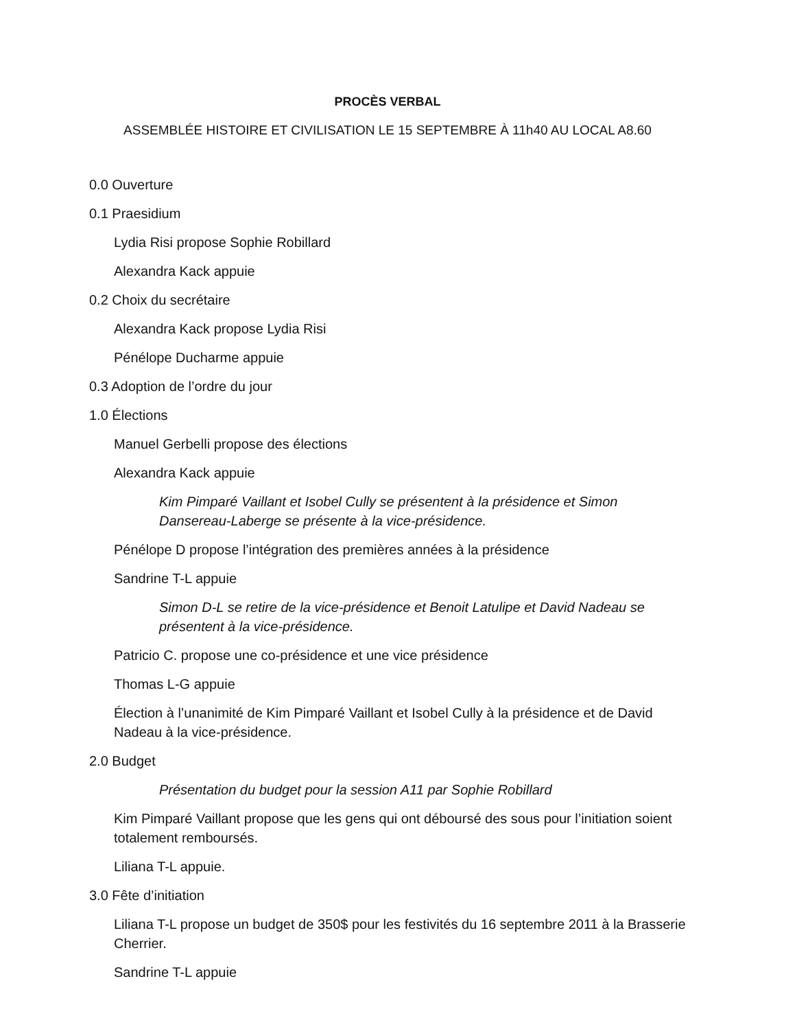PROCÈS VERBAL
ASSEMBLÉE HISTOIRE ET CIVILISATION LE 15 SEPTEMBRE À 11h40 AU LOCAL A8.60
0.0 Ouverture
0.1 Praesidium
Lydia Risi propose Sophie Robillard
Alexandra Kack appuie
0.2 Choix du secrétaire
Alexandra Kack propose Lydia Risi
Pénélope Ducharme appuie
0.3 Adoption de l’ordre du jour
1.0 Élections
Manuel Gerbelli propose des élections
Alexandra Kack appuie
Kim Pimparé Vaillant et Isobel Cully se présentent à la présidence et Simon Dansereau-Laberge se présente à la vice-présidence.
Pénélope D propose l’intégration des premières années à la présidence
Sandrine T-L appuie
Simon D-L se retire de la vice-présidence et Benoit Latulipe et David Nadeau se présentent à la vice-présidence.
Patricio C. propose une co-présidence et une vice présidence
Thomas L-G appuie
Élection à l’unanimité de Kim Pimparé Vaillant et Isobel Cully à la présidence et de David Nadeau à la vice-présidence.
2.0 Budget
Présentation du budget pour la session A11 par Sophie Robillard
Kim Pimparé Vaillant propose que les gens qui ont déboursé des sous pour l’initiation soient totalement remboursés.
Liliana T-L appuie.
3.0 Fête d’initiation
Liliana T-L propose un budget de 350$ pour les festivités du 16 septembre 2011 à la Brasserie Cherrier.
Sandrine T-L appuie